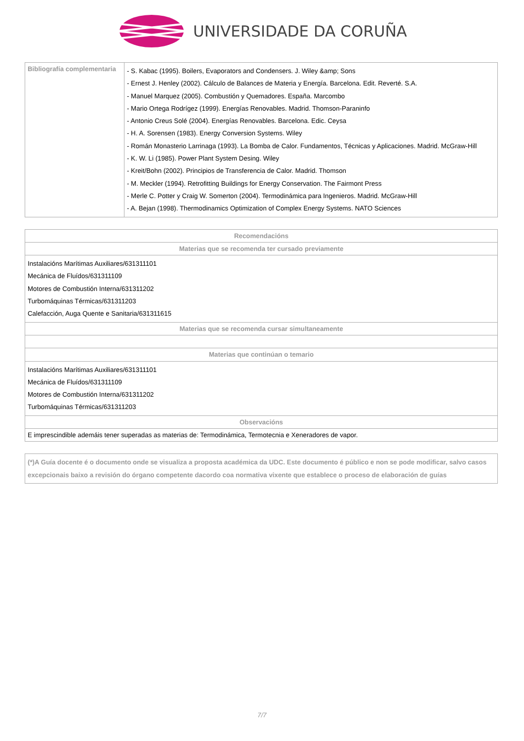UNIVERSIDADE DA CORUÑA
| Bibliografía complementaria | - S. Kabac (1995). Boilers, Evaporators and Condensers. J. Wiley &amp; Sons - Ernest J. Henley (2002). Cálculo de Balances de Materia y Energía. Barcelona. Edit. Reverté. S.A. - Manuel Marquez (2005). Combustión y Quemadores. España. Marcombo - Mario Ortega Rodrígez (1999). Energías Renovables. Madrid. Thomson-Paraninfo - Antonio Creus Solé (2004). Energías Renovables. Barcelona. Edic. Ceysa - H. A. Sorensen (1983). Energy Conversion Systems. Wiley - Román Monasterio Larrinaga (1993). La Bomba de Calor. Fundamentos, Técnicas y Aplicaciones. Madrid. McGraw-Hill - K. W. Li (1985). Power Plant System Desing. Wiley - Kreit/Bohn (2002). Principios de Transferencia de Calor. Madrid. Thomson - M. Meckler (1994). Retrofitting Buildings for Energy Conservation. The Fairmont Press - Merle C. Potter y Craig W. Somerton (2004). Termodinámica para Ingenieros. Madrid. McGraw-Hill - A. Bejan (1998). Thermodinamics Optimization of Complex Energy Systems. NATO Sciences |
| Recomendacións |
| --- |
| Materias que se recomenda ter cursado previamente |
| Instalacións Marítimas Auxiliares/631311101 Mecánica de Fluídos/631311109 Motores de Combustión Interna/631311202 Turbomáquinas Térmicas/631311203 Calefacción, Auga Quente e Sanitaria/631311615 |
| Materias que se recomenda cursar simultaneamente |
| Materias que continúan o temario |
| Instalacións Marítimas Auxiliares/631311101 Mecánica de Fluídos/631311109 Motores de Combustión Interna/631311202 Turbomáquinas Térmicas/631311203 |
| Observacións |
| E imprescindible ademáis tener superadas as materias de: Termodinámica, Termotecnia e Xeneradores de vapor. |
| (*)A Guía docente é o documento onde se visualiza a proposta académica da UDC. Este documento é público e non se pode modificar, salvo casos excepcionais baixo a revisión do órgano competente dacordo coa normativa vixente que establece o proceso de elaboración de guías |
7/7